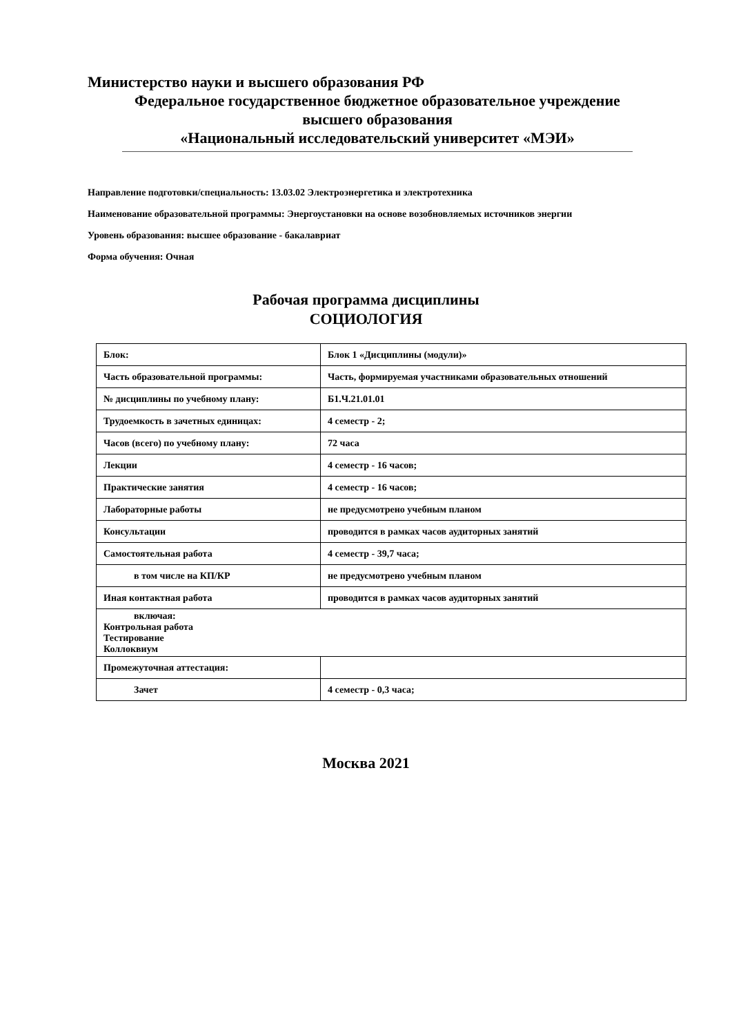Министерство науки и высшего образования РФ
Федеральное государственное бюджетное образовательное учреждение
высшего образования
«Национальный исследовательский университет «МЭИ»
Направление подготовки/специальность: 13.03.02 Электроэнергетика и электротехника
Наименование образовательной программы: Энергоустановки на основе возобновляемых источников энергии
Уровень образования: высшее образование - бакалавриат
Форма обучения: Очная
Рабочая программа дисциплины
СОЦИОЛОГИЯ
| Блок: | Блок 1 «Дисциплины (модули)» |
| Часть образовательной программы: | Часть, формируемая участниками образовательных отношений |
| № дисциплины по учебному плану: | Б1.Ч.21.01.01 |
| Трудоемкость в зачетных единицах: | 4 семестр - 2; |
| Часов (всего) по учебному плану: | 72 часа |
| Лекции | 4 семестр - 16 часов; |
| Практические занятия | 4 семестр - 16 часов; |
| Лабораторные работы | не предусмотрено учебным планом |
| Консультации | проводится в рамках часов аудиторных занятий |
| Самостоятельная работа | 4 семестр - 39,7 часа; |
| в том числе на КП/КР | не предусмотрено учебным планом |
| Иная контактная работа | проводится в рамках часов аудиторных занятий |
| включая: Контрольная работа Тестирование Коллоквиум | |
| Промежуточная аттестация: | |
| Зачет | 4 семестр - 0,3 часа; |
Москва 2021